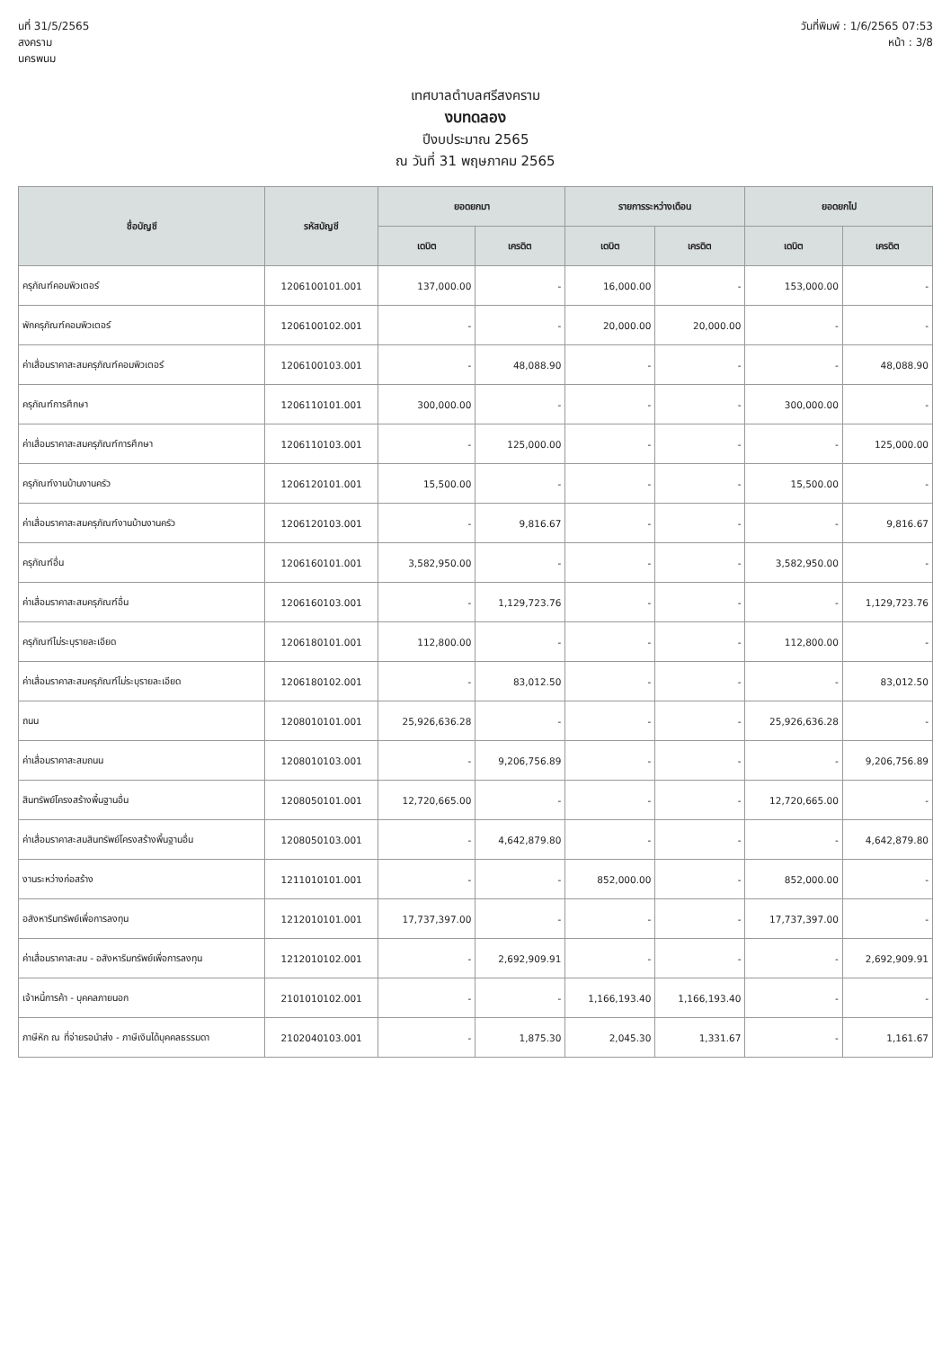นที่ 31/5/2565
สงคราม
นครพนม
วันที่พิมพ์ : 1/6/2565 07:53
หน้า : 3/8
เทศบาลตำบลศรีสงคราม
งบทดลอง
ปีงบประมาณ 2565
ณ วันที่ 31 พฤษภาคม 2565
| ชื่อบัญชี | รหัสบัญชี | ยอดยกมา | | รายการระหว่างเดือน | | ยอดยกไป | |
| --- | --- | --- | --- | --- | --- | --- | --- |
| | | เดบิต | เครดิต | เดบิต | เครดิต | เดบิต | เครดิต |
| ครุภัณฑ์คอมพิวเตอร์ | 1206100101.001 | 137,000.00 | - | 16,000.00 | - | 153,000.00 | - |
| พักครุภัณฑ์คอมพิวเตอร์ | 1206100102.001 | - | - | 20,000.00 | 20,000.00 | - | - |
| ค่าเสื่อมราคาสะสมครุภัณฑ์คอมพิวเตอร์ | 1206100103.001 | - | 48,088.90 | - | - | - | 48,088.90 |
| ครุภัณฑ์การศึกษา | 1206110101.001 | 300,000.00 | - | - | - | 300,000.00 | - |
| ค่าเสื่อมราคาสะสมครุภัณฑ์การศึกษา | 1206110103.001 | - | 125,000.00 | - | - | - | 125,000.00 |
| ครุภัณฑ์งานบ้านงานครัว | 1206120101.001 | 15,500.00 | - | - | - | 15,500.00 | - |
| ค่าเสื่อมราคาสะสมครุภัณฑ์งานบ้านงานครัว | 1206120103.001 | - | 9,816.67 | - | - | - | 9,816.67 |
| ครุภัณฑ์อื่น | 1206160101.001 | 3,582,950.00 | - | - | - | 3,582,950.00 | - |
| ค่าเสื่อมราคาสะสมครุภัณฑ์อื่น | 1206160103.001 | - | 1,129,723.76 | - | - | - | 1,129,723.76 |
| ครุภัณฑ์ไม่ระบุรายละเอียด | 1206180101.001 | 112,800.00 | - | - | - | 112,800.00 | - |
| ค่าเสื่อมราคาสะสมครุภัณฑ์ไม่ระบุรายละเอียด | 1206180102.001 | - | 83,012.50 | - | - | - | 83,012.50 |
| ถนน | 1208010101.001 | 25,926,636.28 | - | - | - | 25,926,636.28 | - |
| ค่าเสื่อมราคาสะสมถนน | 1208010103.001 | - | 9,206,756.89 | - | - | - | 9,206,756.89 |
| สินทรัพย์โครงสร้างพื้นฐานอื่น | 1208050101.001 | 12,720,665.00 | - | - | - | 12,720,665.00 | - |
| ค่าเสื่อมราคาสะสมสินทรัพย์โครงสร้างพื้นฐานอื่น | 1208050103.001 | - | 4,642,879.80 | - | - | - | 4,642,879.80 |
| งานระหว่างก่อสร้าง | 1211010101.001 | - | - | 852,000.00 | - | 852,000.00 | - |
| อสังหาริมทรัพย์เพื่อการลงทุน | 1212010101.001 | 17,737,397.00 | - | - | - | 17,737,397.00 | - |
| ค่าเสื่อมราคาสะสม - อสังหาริมทรัพย์เพื่อการลงทุน | 1212010102.001 | - | 2,692,909.91 | - | - | - | 2,692,909.91 |
| เจ้าหนี้การค้า - บุคคลภายนอก | 2101010102.001 | - | - | 1,166,193.40 | 1,166,193.40 | - | - |
| ภาษีหัก ณ ที่จ่ายรอนำส่ง - ภาษีเงินได้บุคคลธรรมดา | 2102040103.001 | - | 1,875.30 | 2,045.30 | 1,331.67 | - | 1,161.67 |